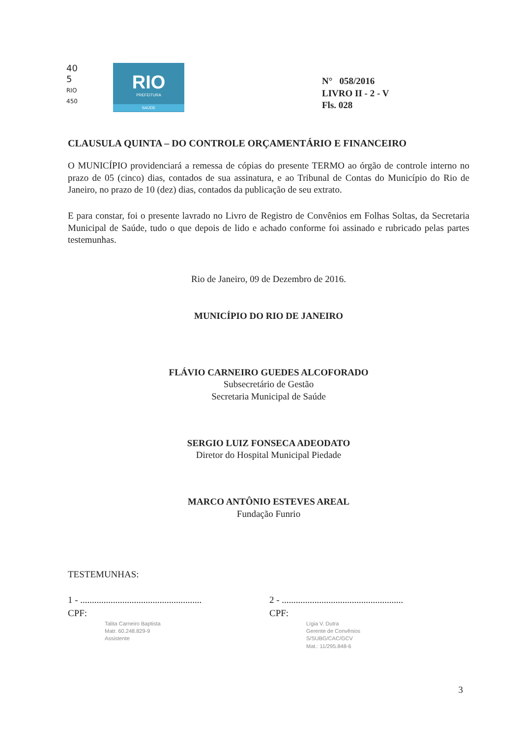40
5
RIO
450
RIO
PREFEITURA
SAÚDE
N° 058/2016
LIVRO II - 2 - V
Fls. 028
CLAUSULA QUINTA – DO CONTROLE ORÇAMENTÁRIO E FINANCEIRO
O MUNICÍPIO providenciará a remessa de cópias do presente TERMO ao órgão de controle interno no prazo de 05 (cinco) dias, contados de sua assinatura, e ao Tribunal de Contas do Município do Rio de Janeiro, no prazo de 10 (dez) dias, contados da publicação de seu extrato.
E para constar, foi o presente lavrado no Livro de Registro de Convênios em Folhas Soltas, da Secretaria Municipal de Saúde, tudo o que depois de lido e achado conforme foi assinado e rubricado pelas partes testemunhas.
Rio de Janeiro, 09 de Dezembro de 2016.
MUNICÍPIO DO RIO DE JANEIRO
FLÁVIO CARNEIRO GUEDES ALCOFORADO
Subsecretário de Gestão
Secretaria Municipal de Saúde
SERGIO LUIZ FONSECA ADEODATO
Diretor do Hospital Municipal Piedade
MARCO ANTÔNIO ESTEVES AREAL
Fundação Funrio
TESTEMUNHAS:
1 - ....................................................
CPF:
Talita Carneiro Baptista
Matr. 60.248.829-9
Assistente
2 - ....................................................
CPF:
Lígia V. Dutra
Gerente de Convênios
S/SUBG/CAC/GCV
Mat.: 11/295.848-6
3